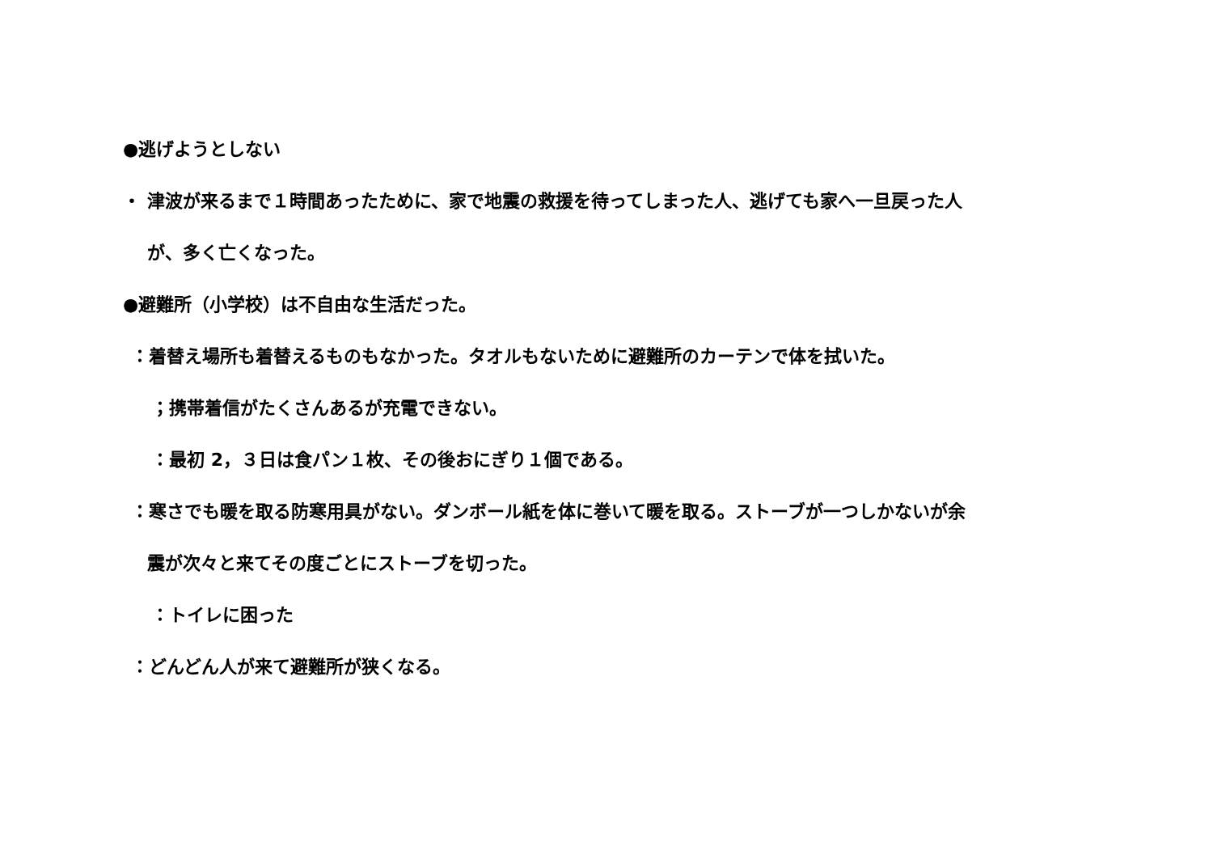●逃げようとしない
・ 津波が来るまで１時間あったために、家で地震の救援を待ってしまった人、逃げても家へ一旦戻った人
が、多く亡くなった。
●避難所（小学校）は不自由な生活だった。
：着替え場所も着替えるものもなかった。タオルもないために避難所のカーテンで体を拭いた。
；携帯着信がたくさんあるが充電できない。
：最初 2，３日は食パン１枚、その後おにぎり１個である。
：寒さでも暖を取る防寒用具がない。ダンボール紙を体に巻いて暖を取る。ストーブが一つしかないが余
震が次々と来てその度ごとにストーブを切った。
：トイレに困った
：どんどん人が来て避難所が狭くなる。